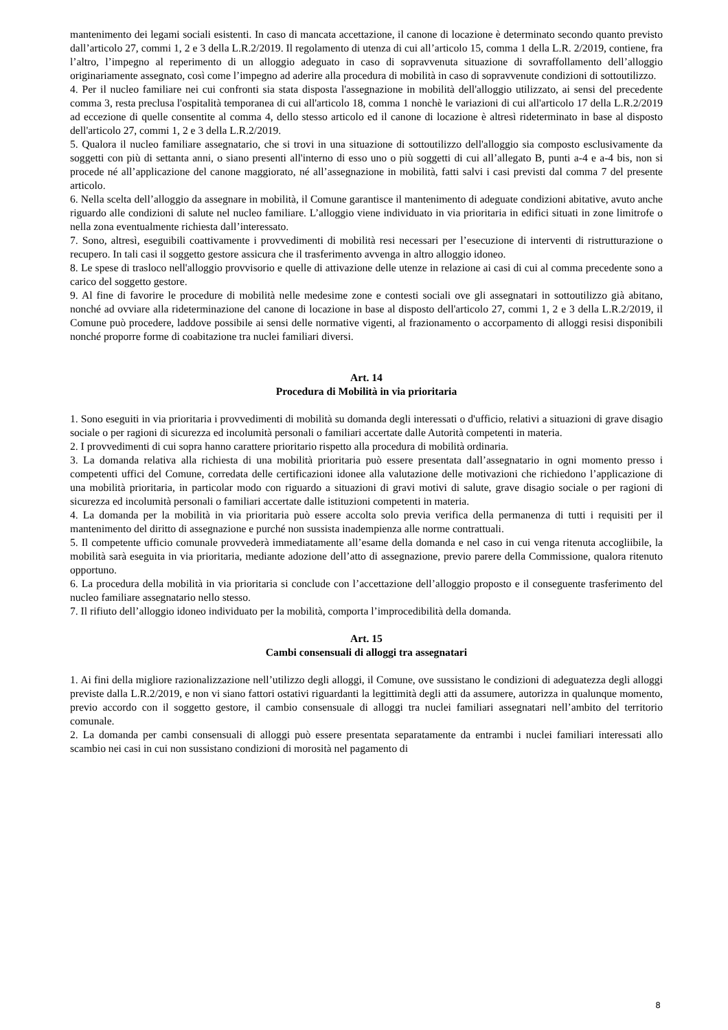mantenimento dei legami sociali esistenti. In caso di mancata accettazione, il canone di locazione è determinato secondo quanto previsto dall’articolo 27, commi 1, 2 e 3 della L.R.2/2019. Il regolamento di utenza di cui all’articolo 15, comma 1 della L.R. 2/2019, contiene, fra l’altro, l’impegno al reperimento di un alloggio adeguato in caso di sopravvenuta situazione di sovraffollamento dell’alloggio originariamente assegnato, così come l’impegno ad aderire alla procedura di mobilità in caso di sopravvenute condizioni di sottoutilizzo.
4. Per il nucleo familiare nei cui confronti sia stata disposta l'assegnazione in mobilità dell'alloggio utilizzato, ai sensi del precedente comma 3, resta preclusa l'ospitalità temporanea di cui all'articolo 18, comma 1 nonchè le variazioni di cui all'articolo 17 della L.R.2/2019 ad eccezione di quelle consentite al comma 4, dello stesso articolo ed il canone di locazione è altresì rideterminato in base al disposto dell'articolo 27, commi 1, 2 e 3 della L.R.2/2019.
5. Qualora il nucleo familiare assegnatario, che si trovi in una situazione di sottoutilizzo dell'alloggio sia composto esclusivamente da soggetti con più di settanta anni, o siano presenti all'interno di esso uno o più soggetti di cui all’allegato B, punti a-4 e a-4 bis, non si procede né all’applicazione del canone maggiorato, né all’assegnazione in mobilità, fatti salvi i casi previsti dal comma 7 del presente articolo.
6. Nella scelta dell’alloggio da assegnare in mobilità, il Comune garantisce il mantenimento di adeguate condizioni abitative, avuto anche riguardo alle condizioni di salute nel nucleo familiare. L’alloggio viene individuato in via prioritaria in edifici situati in zone limitrofe o nella zona eventualmente richiesta dall’interessato.
7. Sono, altresì, eseguibili coattivamente i provvedimenti di mobilità resi necessari per l’esecuzione di interventi di ristrutturazione o recupero. In tali casi il soggetto gestore assicura che il trasferimento avvenga in altro alloggio idoneo.
8. Le spese di trasloco nell'alloggio provvisorio e quelle di attivazione delle utenze in relazione ai casi di cui al comma precedente sono a carico del soggetto gestore.
9. Al fine di favorire le procedure di mobilità nelle medesime zone e contesti sociali ove gli assegnatari in sottoutilizzo già abitano, nonché ad ovviare alla rideterminazione del canone di locazione in base al disposto dell'articolo 27, commi 1, 2 e 3 della L.R.2/2019, il Comune può procedere, laddove possibile ai sensi delle normative vigenti, al frazionamento o accorpamento di alloggi resisi disponibili nonché proporre forme di coabitazione tra nuclei familiari diversi.
Art. 14
Procedura di Mobilità in via prioritaria
1. Sono eseguiti in via prioritaria i provvedimenti di mobilità su domanda degli interessati o d'ufficio, relativi a situazioni di grave disagio sociale o per ragioni di sicurezza ed incolumità personali o familiari accertate dalle Autorità competenti in materia.
2. I provvedimenti di cui sopra hanno carattere prioritario rispetto alla procedura di mobilità ordinaria.
3. La domanda relativa alla richiesta di una mobilità prioritaria può essere presentata dall’assegnatario in ogni momento presso i competenti uffici del Comune, corredata delle certificazioni idonee alla valutazione delle motivazioni che richiedono l’applicazione di una mobilità prioritaria, in particolar modo con riguardo a situazioni di gravi motivi di salute, grave disagio sociale o per ragioni di sicurezza ed incolumità personali o familiari accertate dalle istituzioni competenti in materia.
4. La domanda per la mobilità in via prioritaria può essere accolta solo previa verifica della permanenza di tutti i requisiti per il mantenimento del diritto di assegnazione e purché non sussista inadempienza alle norme contrattuali.
5. Il competente ufficio comunale provvederà immediatamente all’esame della domanda e nel caso in cui venga ritenuta accogliibile, la mobilità sarà eseguita in via prioritaria, mediante adozione dell’atto di assegnazione, previo parere della Commissione, qualora ritenuto opportuno.
6. La procedura della mobilità in via prioritaria si conclude con l’accettazione dell’alloggio proposto e il conseguente trasferimento del nucleo familiare assegnatario nello stesso.
7. Il rifiuto dell’alloggio idoneo individuato per la mobilità, comporta l’improcedibilità della domanda.
Art. 15
Cambi consensuali di alloggi tra assegnatari
1. Ai fini della migliore razionalizzazione nell’utilizzo degli alloggi, il Comune, ove sussistano le condizioni di adeguatezza degli alloggi previste dalla L.R.2/2019, e non vi siano fattori ostativi riguardanti la legittimità degli atti da assumere, autorizza in qualunque momento, previo accordo con il soggetto gestore, il cambio consensuale di alloggi tra nuclei familiari assegnatari nell’ambito del territorio comunale.
2. La domanda per cambi consensuali di alloggi può essere presentata separatamente da entrambi i nuclei familiari interessati allo scambio nei casi in cui non sussistano condizioni di morosità nel pagamento di
8